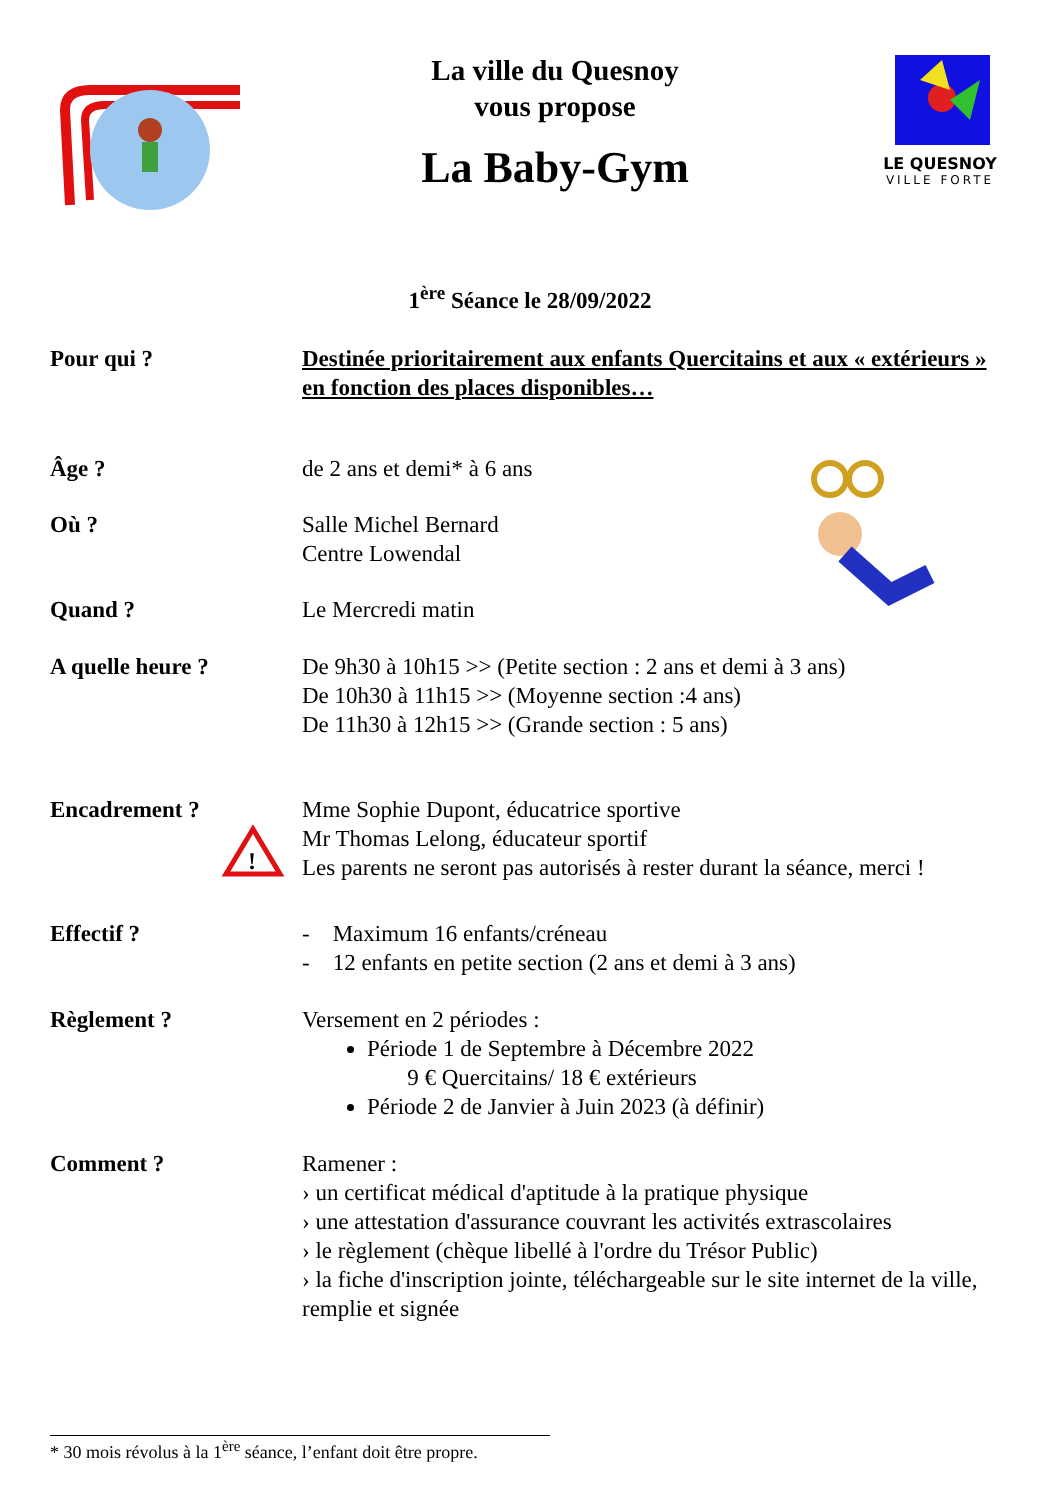La ville du Quesnoy
vous propose
La Baby-Gym
LE QUESNOY
VILLE FORTE
1<sup>ère</sup> Séance le 28/09/2022
Pour qui ? Destinée prioritairement aux enfants Quercitains et aux « extérieurs » en fonction des places disponibles…
Âge ? de 2 ans et demi* à 6 ans
Où ? Salle Michel Bernard
Centre Lowendal
Quand ? Le Mercredi matin
A quelle heure ? De 9h30 à 10h15 >> (Petite section : 2 ans et demi à 3 ans)
De 10h30 à 11h15 >> (Moyenne section :4 ans)
De 11h30 à 12h15 >> (Grande section : 5 ans)
Encadrement ?
!
Mme Sophie Dupont, éducatrice sportive
Mr Thomas Lelong, éducateur sportif
Les parents ne seront pas autorisés à rester durant la séance, merci !
Effectif ? - Maximum 16 enfants/créneau
- 12 enfants en petite section (2 ans et demi à 3 ans)
Règlement ? Versement en 2 périodes :
Période 1 de Septembre à Décembre 2022
9 € Quercitains/ 18 € extérieurs
Période 2 de Janvier à Juin 2023 (à définir)
Comment ? Ramener :
› un certificat médical d'aptitude à la pratique physique
› une attestation d'assurance couvrant les activités extrascolaires
› le règlement (chèque libellé à l'ordre du Trésor Public)
› la fiche d'inscription jointe, téléchargeable sur le site internet de la ville, remplie et signée
* 30 mois révolus à la 1<sup>ère</sup> séance, l’enfant doit être propre.